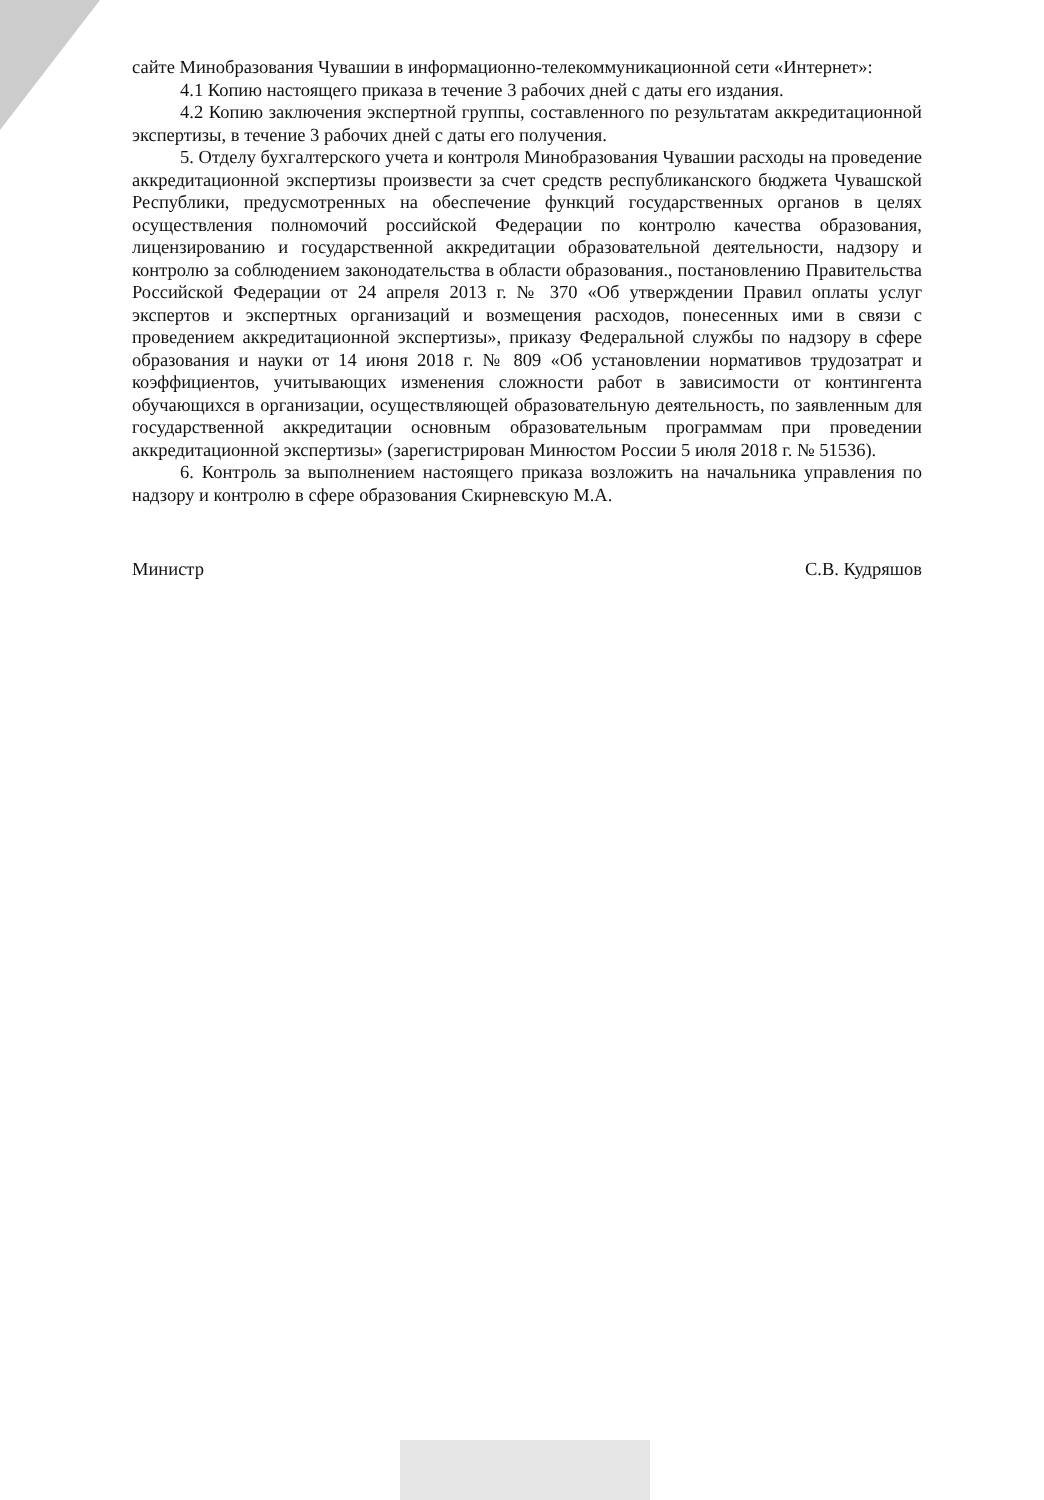сайте Минобразования Чувашии в информационно-телекоммуникационной сети «Интернет»:
4.1 Копию настоящего приказа в течение 3 рабочих дней с даты его издания.
4.2 Копию заключения экспертной группы, составленного по результатам аккредитационной экспертизы, в течение 3 рабочих дней с даты его получения.
5. Отделу бухгалтерского учета и контроля Минобразования Чувашии расходы на проведение аккредитационной экспертизы произвести за счет средств республиканского бюджета Чувашской Республики, предусмотренных на обеспечение функций государственных органов в целях осуществления полномочий российской Федерации по контролю качества образования, лицензированию и государственной аккредитации образовательной деятельности, надзору и контролю за соблюдением законодательства в области образования., постановлению Правительства Российской Федерации от 24 апреля 2013 г. № 370 «Об утверждении Правил оплаты услуг экспертов и экспертных организаций и возмещения расходов, понесенных ими в связи с проведением аккредитационной экспертизы», приказу Федеральной службы по надзору в сфере образования и науки от 14 июня 2018 г. № 809 «Об установлении нормативов трудозатрат и коэффициентов, учитывающих изменения сложности работ в зависимости от контингента обучающихся в организации, осуществляющей образовательную деятельность, по заявленным для государственной аккредитации основным образовательным программам при проведении аккредитационной экспертизы» (зарегистрирован Минюстом России 5 июля 2018 г. № 51536).
6. Контроль за выполнением настоящего приказа возложить на начальника управления по надзору и контролю в сфере образования Скирневскую М.А.
Министр С.В. Кудряшов